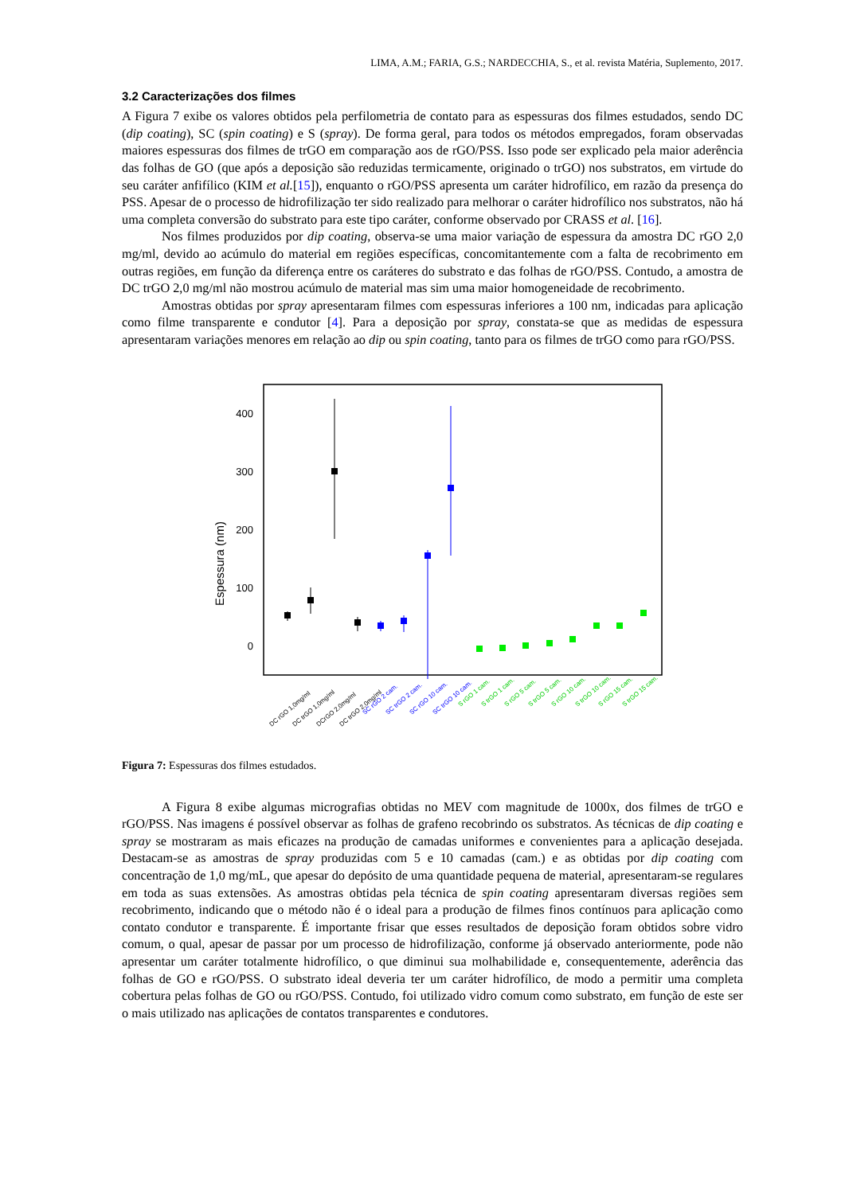LIMA, A.M.; FARIA, G.S.; NARDECCHIA, S., et al. revista Matéria, Suplemento, 2017.
3.2 Caracterizações dos filmes
A Figura 7 exibe os valores obtidos pela perfilometria de contato para as espessuras dos filmes estudados, sendo DC (dip coating), SC (spin coating) e S (spray). De forma geral, para todos os métodos empregados, foram observadas maiores espessuras dos filmes de trGO em comparação aos de rGO/PSS. Isso pode ser explicado pela maior aderência das folhas de GO (que após a deposição são reduzidas termicamente, originado o trGO) nos substratos, em virtude do seu caráter anfifílico (KIM et al.[15]), enquanto o rGO/PSS apresenta um caráter hidrofílico, em razão da presença do PSS. Apesar de o processo de hidrofilização ter sido realizado para melhorar o caráter hidrofílico nos substratos, não há uma completa conversão do substrato para este tipo caráter, conforme observado por CRASS et al. [16].
Nos filmes produzidos por dip coating, observa-se uma maior variação de espessura da amostra DC rGO 2,0 mg/ml, devido ao acúmulo do material em regiões específicas, concomitantemente com a falta de recobrimento em outras regiões, em função da diferença entre os caráteres do substrato e das folhas de rGO/PSS. Contudo, a amostra de DC trGO 2,0 mg/ml não mostrou acúmulo de material mas sim uma maior homogeneidade de recobrimento.
Amostras obtidas por spray apresentaram filmes com espessuras inferiores a 100 nm, indicadas para aplicação como filme transparente e condutor [4]. Para a deposição por spray, constata-se que as medidas de espessura apresentaram variações menores em relação ao dip ou spin coating, tanto para os filmes de trGO como para rGO/PSS.
400
300
200
100
0
Espessura (nm)
DC rGO 1,0mg/ml
DC trGO 1,0mg/ml
DCrGO 2,0mg/ml
DC trGO 2,0mg/ml
SC rGO 2 cam.
SC trGO 2 cam.
SC rGO 10 cam.
SC trGO 10 cam.
S rGO 1 cam.
S trGO 1 cam.
S rGO 5 cam.
S trGO 5 cam.
S rGO 10 cam.
S trGO 10 cam.
S rGO 15 cam.
S trGO 15 cam.
Figura 7: Espessuras dos filmes estudados.
A Figura 8 exibe algumas micrografias obtidas no MEV com magnitude de 1000x, dos filmes de trGO e rGO/PSS. Nas imagens é possível observar as folhas de grafeno recobrindo os substratos. As técnicas de dip coating e spray se mostraram as mais eficazes na produção de camadas uniformes e convenientes para a aplicação desejada. Destacam-se as amostras de spray produzidas com 5 e 10 camadas (cam.) e as obtidas por dip coating com concentração de 1,0 mg/mL, que apesar do depósito de uma quantidade pequena de material, apresentaram-se regulares em toda as suas extensões. As amostras obtidas pela técnica de spin coating apresentaram diversas regiões sem recobrimento, indicando que o método não é o ideal para a produção de filmes finos contínuos para aplicação como contato condutor e transparente. É importante frisar que esses resultados de deposição foram obtidos sobre vidro comum, o qual, apesar de passar por um processo de hidrofilização, conforme já observado anteriormente, pode não apresentar um caráter totalmente hidrofílico, o que diminui sua molhabilidade e, consequentemente, aderência das folhas de GO e rGO/PSS. O substrato ideal deveria ter um caráter hidrofílico, de modo a permitir uma completa cobertura pelas folhas de GO ou rGO/PSS. Contudo, foi utilizado vidro comum como substrato, em função de este ser o mais utilizado nas aplicações de contatos transparentes e condutores.